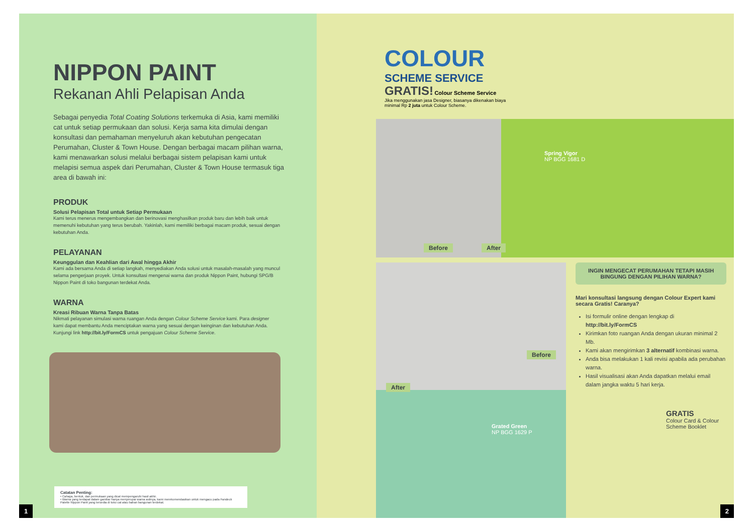NIPPON PAINT
Rekanan Ahli Pelapisan Anda
Sebagai penyedia Total Coating Solutions terkemuka di Asia, kami memiliki cat untuk setiap permukaan dan solusi. Kerja sama kita dimulai dengan konsultasi dan pemahaman menyeluruh akan kebutuhan pengecatan Perumahan, Cluster & Town House. Dengan berbagai macam pilihan warna, kami menawarkan solusi melalui berbagai sistem pelapisan kami untuk melapisi semua aspek dari Perumahan, Cluster & Town House termasuk tiga area di bawah ini:
PRODUK
Solusi Pelapisan Total untuk Setiap Permukaan
Kami terus menerus mengembangkan dan berinovasi menghasilkan produk baru dan lebih baik untuk memenuhi kebutuhan yang terus berubah. Yakinlah, kami memiliki berbagai macam produk, sesuai dengan kebutuhan Anda.
PELAYANAN
Keunggulan dan Keahlian dari Awal hingga Akhir
Kami ada bersama Anda di setiap langkah, menyediakan Anda solusi untuk masalah-masalah yang muncul selama pengerjaan proyek. Untuk konsultasi mengenai warna dan produk Nippon Paint, hubungi SPG/B Nippon Paint di toko bangunan terdekat Anda.
WARNA
Kreasi Ribuan Warna Tanpa Batas
Nikmati pelayanan simulasi warna ruangan Anda dengan Colour Scheme Service kami. Para designer kami dapat membantu Anda menciptakan warna yang sesuai dengan keinginan dan kebutuhan Anda. Kunjungi link http://bit.ly/FormCS untuk pengajuan Colour Scheme Service.
Catatan Penting:
• Cahaya, bentuk, dan permukaan yang dicat mempengaruhi hasil akhir.
• Warna yang terdapat dalam gambar hanya menyerupai warna aslinya, kami merekomendasikan untuk mengacu pada Fandeck Palette Nippon Paint yang tersedia di toko cat atau bahan bangunan terdekat.
1
COLOUR
SCHEME SERVICE
GRATIS! Colour Scheme Service
Jika menggunakan jasa Designer, biasanya dikenakan biaya minimal Rp 2 juta untuk Colour Scheme.
Before After
Spring Vigor
NP BGG 1681 D
Before
After
Grated Green
NP BGG 1629 P
INGIN MENGECAT PERUMAHAN TETAPI MASIH BINGUNG DENGAN PILIHAN WARNA?
Mari konsultasi langsung dengan Colour Expert kami secara Gratis! Caranya?
Isi formulir online dengan lengkap di http://bit.ly/FormCS
Kirimkan foto ruangan Anda dengan ukuran minimal 2 Mb.
Kami akan mengirimkan 3 alternatif kombinasi warna.
Anda bisa melakukan 1 kali revisi apabila ada perubahan warna.
Hasil visualisasi akan Anda dapatkan melalui email dalam jangka waktu 5 hari kerja.
GRATIS
Colour Card & Colour Scheme Booklet
2